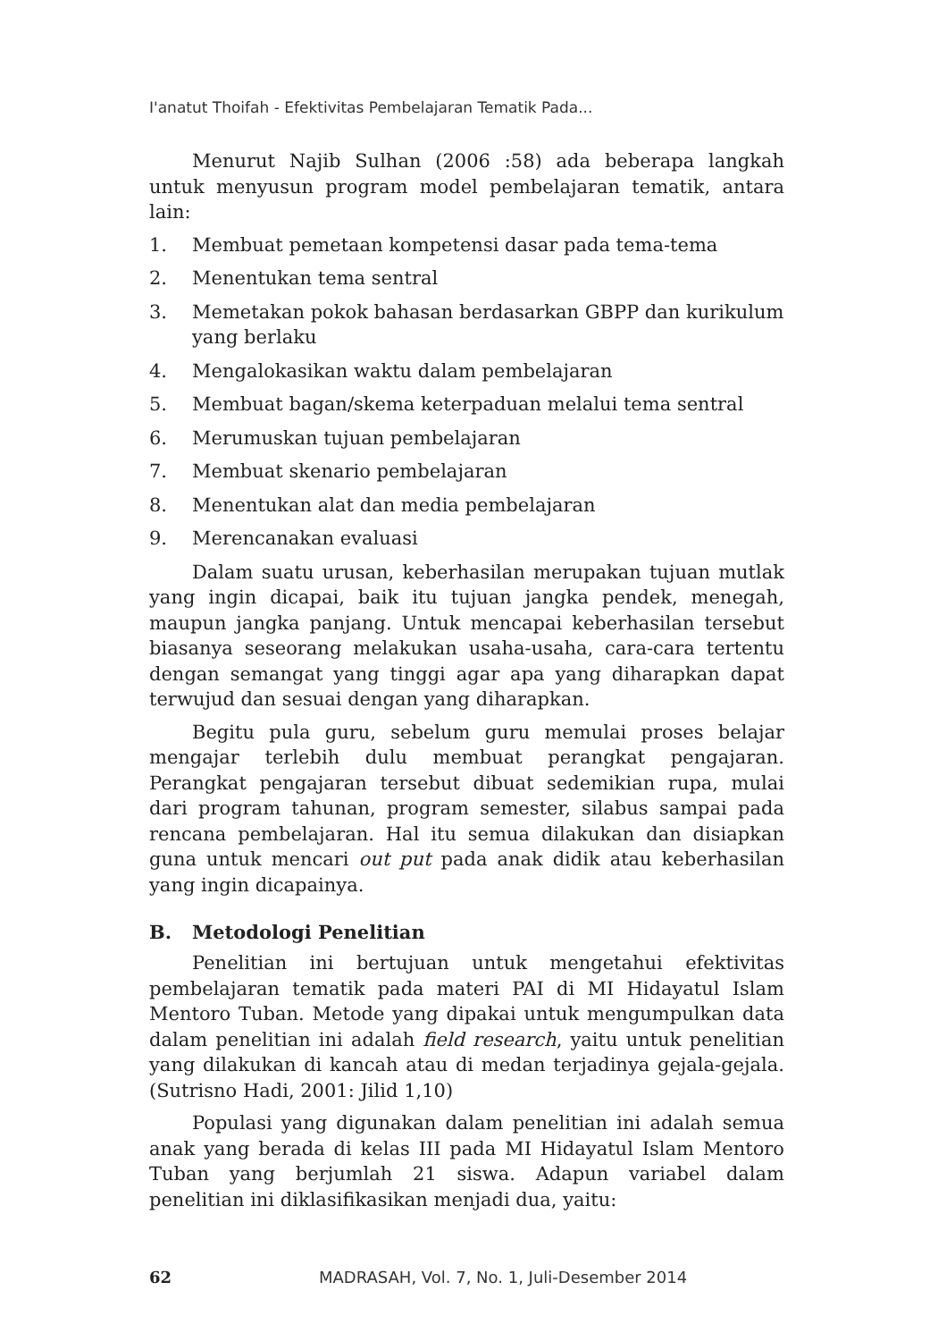I'anatut Thoifah - Efektivitas Pembelajaran Tematik Pada...
Menurut Najib Sulhan (2006 :58) ada beberapa langkah untuk menyusun program model pembelajaran tematik, antara lain:
1. Membuat pemetaan kompetensi dasar pada tema-tema
2. Menentukan tema sentral
3. Memetakan pokok bahasan berdasarkan GBPP dan kurikulum yang berlaku
4. Mengalokasikan waktu dalam pembelajaran
5. Membuat bagan/skema keterpaduan melalui tema sentral
6. Merumuskan tujuan pembelajaran
7. Membuat skenario pembelajaran
8. Menentukan alat dan media pembelajaran
9. Merencanakan evaluasi
Dalam suatu urusan, keberhasilan merupakan tujuan mutlak yang ingin dicapai, baik itu tujuan jangka pendek, menegah, maupun jangka panjang. Untuk mencapai keberhasilan tersebut biasanya seseorang melakukan usaha-usaha, cara-cara tertentu dengan semangat yang tinggi agar apa yang diharapkan dapat terwujud dan sesuai dengan yang diharapkan.
Begitu pula guru, sebelum guru memulai proses belajar mengajar terlebih dulu membuat perangkat pengajaran. Perangkat pengajaran tersebut dibuat sedemikian rupa, mulai dari program tahunan, program semester, silabus sampai pada rencana pembelajaran. Hal itu semua dilakukan dan disiapkan guna untuk mencari out put pada anak didik atau keberhasilan yang ingin dicapainya.
B. Metodologi Penelitian
Penelitian ini bertujuan untuk mengetahui efektivitas pembelajaran tematik pada materi PAI di MI Hidayatul Islam Mentoro Tuban. Metode yang dipakai untuk mengumpulkan data dalam penelitian ini adalah field research, yaitu untuk penelitian yang dilakukan di kancah atau di medan terjadinya gejala-gejala. (Sutrisno Hadi, 2001: Jilid 1,10)
Populasi yang digunakan dalam penelitian ini adalah semua anak yang berada di kelas III pada MI Hidayatul Islam Mentoro Tuban yang berjumlah 21 siswa. Adapun variabel dalam penelitian ini diklasifikasikan menjadi dua, yaitu:
62 MADRASAH, Vol. 7, No. 1, Juli-Desember 2014